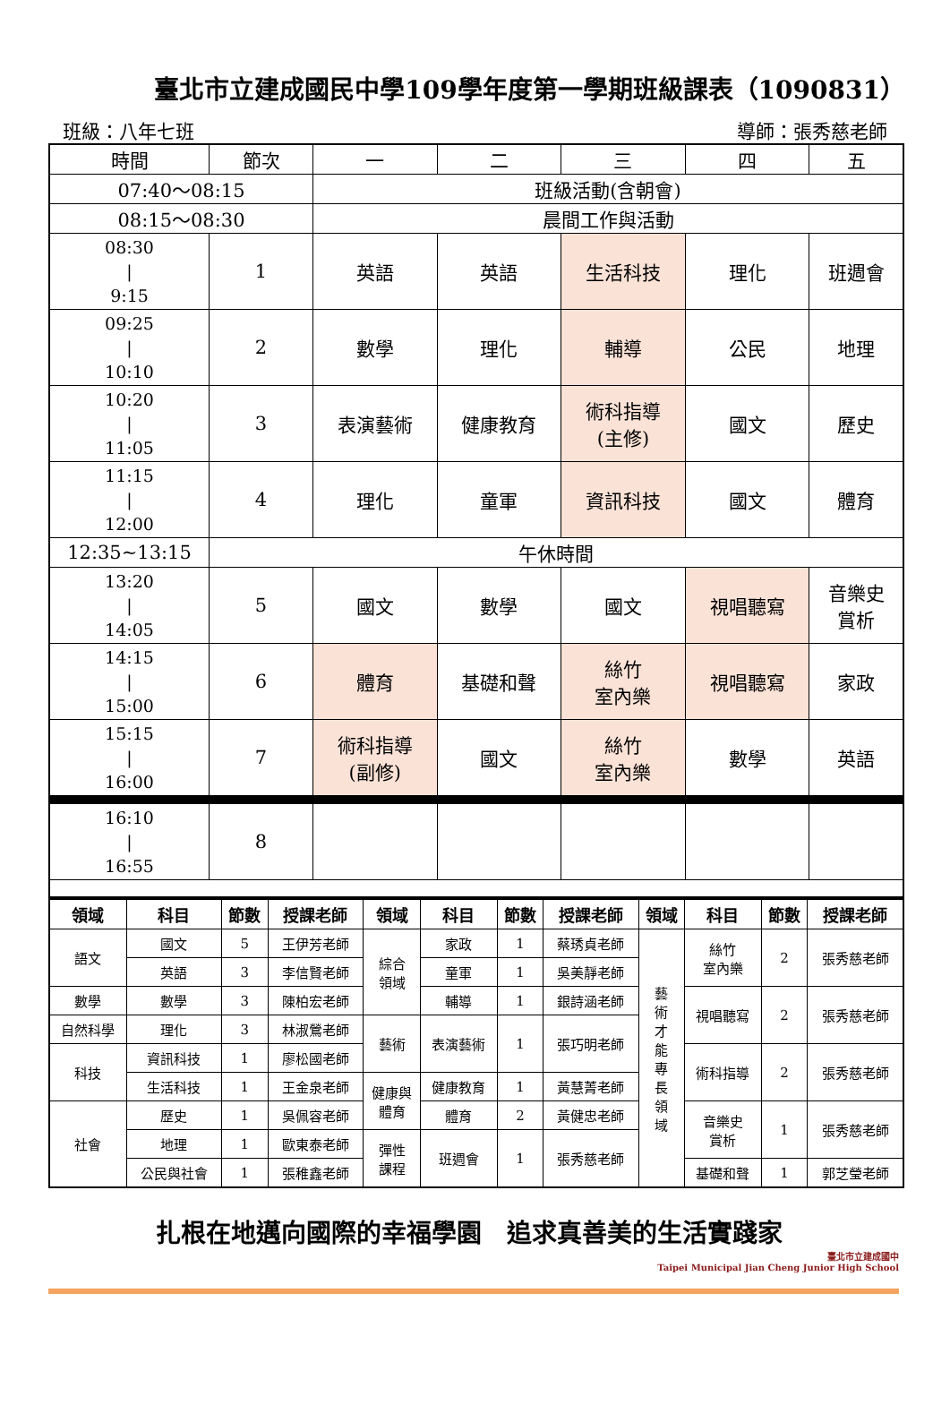臺北市立建成國民中學109學年度第一學期班級課表（1090831）
班級：八年七班 導師：張秀慈老師
| 時間 | 節次 | 一 | 二 | 三 | 四 | 五 |
| 07:40～08:15 | | 班級活動(含朝會) | | | | |
| 08:15～08:30 | | 晨間工作與活動 | | | | |
| 08:30 / 9:15 | 1 | 英語 | 英語 | 生活科技 | 理化 | 班週會 |
| 09:25 / 10:10 | 2 | 數學 | 理化 | 輔導 | 公民 | 地理 |
| 10:20 / 11:05 | 3 | 表演藝術 | 健康教育 | 術科指導 (主修) | 國文 | 歷史 |
| 11:15 / 12:00 | 4 | 理化 | 童軍 | 資訊科技 | 國文 | 體育 |
| 12:35~13:15 | 午休時間 | | | | | |
| 13:20 / 14:05 | 5 | 國文 | 數學 | 國文 | 視唱聽寫 | 音樂史 賞析 |
| 14:15 / 15:00 | 6 | 體育 | 基礎和聲 | 絲竹 室內樂 | 視唱聽寫 | 家政 |
| 15:15 / 16:00 | 7 | 術科指導 (副修) | 國文 | 絲竹 室內樂 | 數學 | 英語 |
| 16:10 / 16:55 | 8 | | | | | |
| 領域 | 科目 | 節數 | 授課老師 | 領域 | 科目 | 節數 | 授課老師 | 領域 | 科目 | 節數 | 授課老師 |
| --- | --- | --- | --- | --- | --- | --- | --- | --- | --- | --- | --- |
| 語文 | 國文 | 5 | 王伊芳老師 | 綜合 領域 | 家政 | 1 | 蔡琇貞老師 | 藝 術 才 能 專 長 領 域 | 絲竹 室內樂 | 2 | 張秀慈老師 |
| | 英語 | 3 | 李信賢老師 | | 童軍 | 1 | 吳美靜老師 | | | | |
| 數學 | 數學 | 3 | 陳柏宏老師 | | 輔導 | 1 | 銀詩涵老師 | | 視唱聽寫 | 2 | 張秀慈老師 |
| 自然科學 | 理化 | 3 | 林淑鶯老師 | 藝術 | 表演藝術 | 1 | 張巧明老師 | | | | |
| 科技 | 資訊科技 | 1 | 廖松國老師 | | | | | | 術科指導 | 2 | 張秀慈老師 |
| | 生活科技 | 1 | 王金泉老師 | 健康與 體育 | 健康教育 | 1 | 黃慧菁老師 | | | | |
| 社會 | 歷史 | 1 | 吳佩容老師 | | 體育 | 2 | 黃健忠老師 | | 音樂史 賞析 | 1 | 張秀慈老師 |
| | 地理 | 1 | 歐東泰老師 | 彈性 課程 | 班週會 | 1 | 張秀慈老師 | | | | |
| | 公民與社會 | 1 | 張稚鑫老師 | | | | | | 基礎和聲 | 1 | 郭芝瑩老師 |
扎根在地邁向國際的幸福學園　追求真善美的生活實踐家
臺北市立建成國中
Taipei Municipal Jian Cheng Junior High School